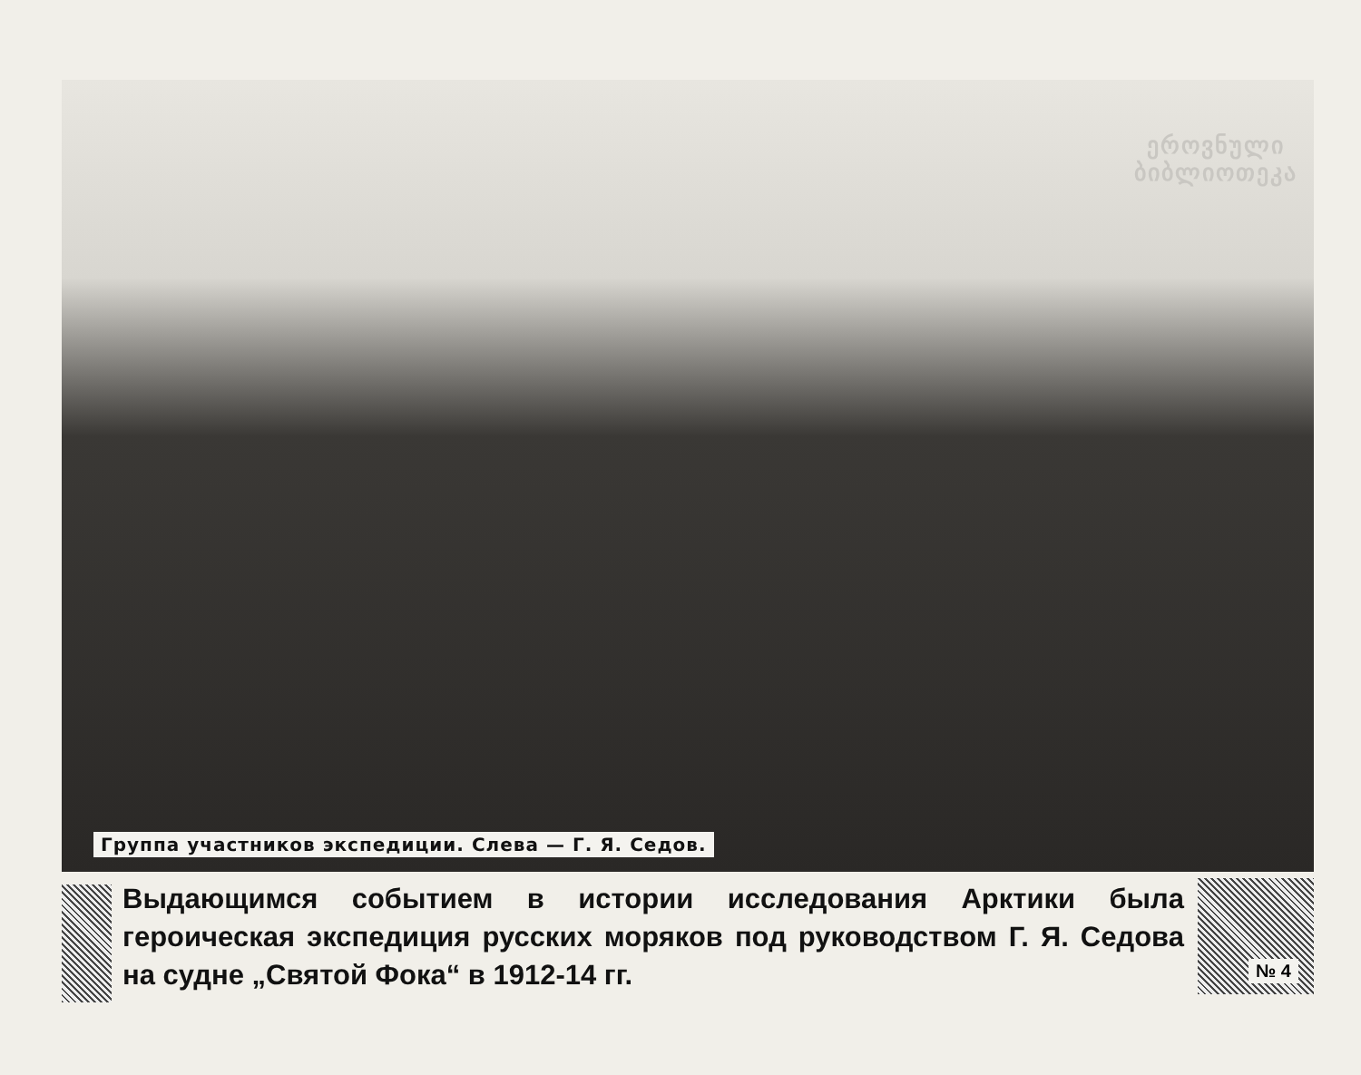Группа участников экспедиции. Слева — Г. Я. Седов.
ეროვნული
ბიბლიოთეკა
Выдающимся событием в истории исследования Арктики была героическая экспедиция русских моряков под руководством Г. Я. Седова на судне „Святой Фока“ в 1912-14 гг.
№ 4